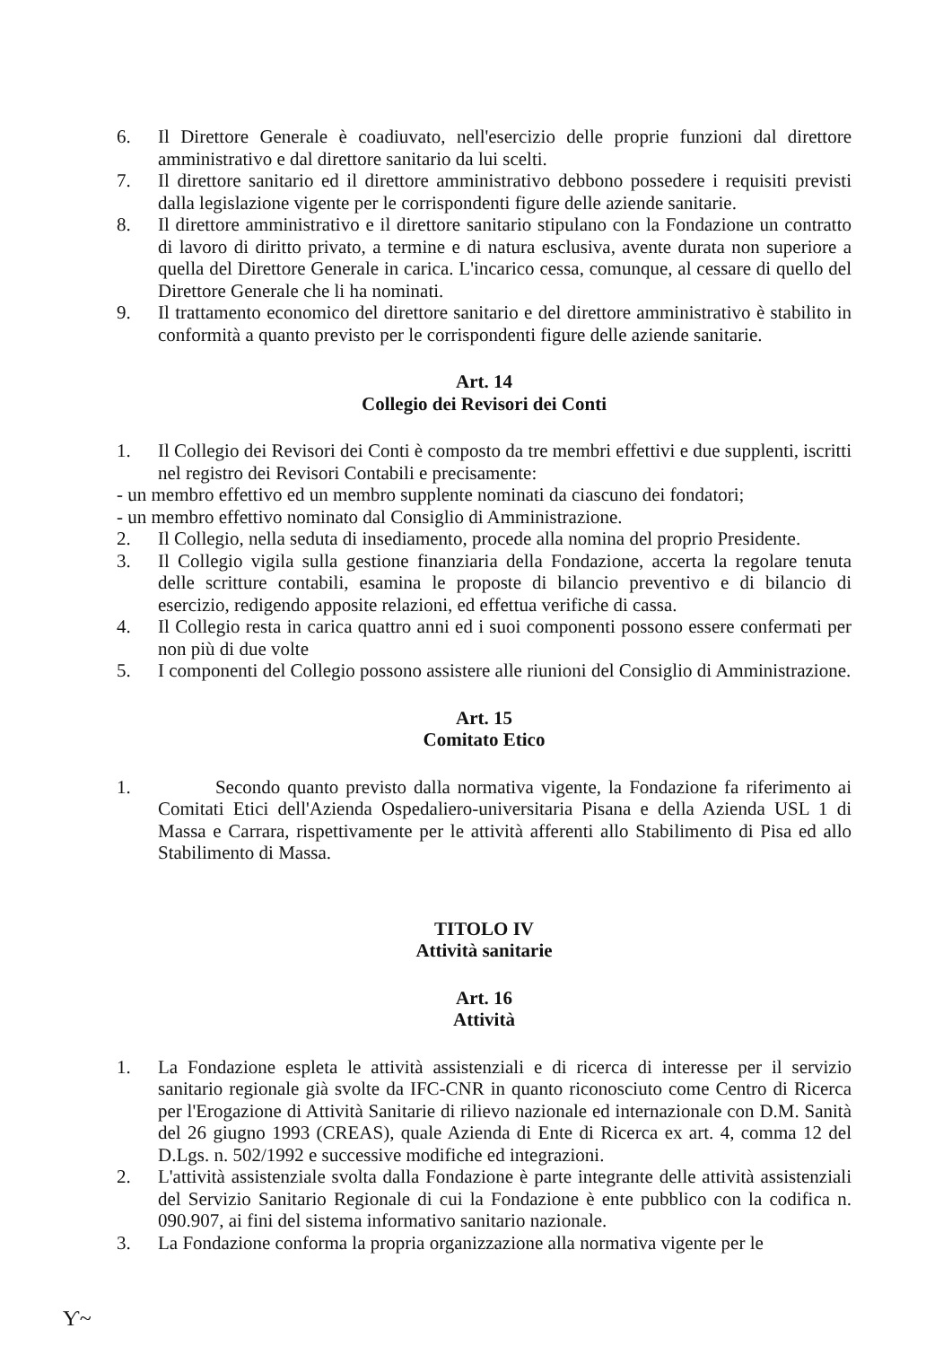6. Il Direttore Generale è coadiuvato, nell'esercizio delle proprie funzioni dal direttore amministrativo e dal direttore sanitario da lui scelti.
7. Il direttore sanitario ed il direttore amministrativo debbono possedere i requisiti previsti dalla legislazione vigente per le corrispondenti figure delle aziende sanitarie.
8. Il direttore amministrativo e il direttore sanitario stipulano con la Fondazione un contratto di lavoro di diritto privato, a termine e di natura esclusiva, avente durata non superiore a quella del Direttore Generale in carica. L'incarico cessa, comunque, al cessare di quello del Direttore Generale che li ha nominati.
9. Il trattamento economico del direttore sanitario e del direttore amministrativo è stabilito in conformità a quanto previsto per le corrispondenti figure delle aziende sanitarie.
Art. 14
Collegio dei Revisori dei Conti
1. Il Collegio dei Revisori dei Conti è composto da tre membri effettivi e due supplenti, iscritti nel registro dei Revisori Contabili e precisamente:
- un membro effettivo ed un membro supplente nominati da ciascuno dei fondatori;
- un membro effettivo nominato dal Consiglio di Amministrazione.
2. Il Collegio, nella seduta di insediamento, procede alla nomina del proprio Presidente.
3. Il Collegio vigila sulla gestione finanziaria della Fondazione, accerta la regolare tenuta delle scritture contabili, esamina le proposte di bilancio preventivo e di bilancio di esercizio, redigendo apposite relazioni, ed effettua verifiche di cassa.
4. Il Collegio resta in carica quattro anni ed i suoi componenti possono essere confermati per non più di due volte
5. I componenti del Collegio possono assistere alle riunioni del Consiglio di Amministrazione.
Art. 15
Comitato Etico
1. Secondo quanto previsto dalla normativa vigente, la Fondazione fa riferimento ai Comitati Etici dell'Azienda Ospedaliero-universitaria Pisana e della Azienda USL 1 di Massa e Carrara, rispettivamente per le attività afferenti allo Stabilimento di Pisa ed allo Stabilimento di Massa.
TITOLO IV
Attività sanitarie
Art. 16
Attività
1. La Fondazione espleta le attività assistenziali e di ricerca di interesse per il servizio sanitario regionale già svolte da IFC-CNR in quanto riconosciuto come Centro di Ricerca per l'Erogazione di Attività Sanitarie di rilievo nazionale ed internazionale con D.M. Sanità del 26 giugno 1993 (CREAS), quale Azienda di Ente di Ricerca ex art. 4, comma 12 del D.Lgs. n. 502/1992 e successive modifiche ed integrazioni.
2. L'attività assistenziale svolta dalla Fondazione è parte integrante delle attività assistenziali del Servizio Sanitario Regionale di cui la Fondazione è ente pubblico con la codifica n. 090.907, ai fini del sistema informativo sanitario nazionale.
3. La Fondazione conforma la propria organizzazione alla normativa vigente per le
Ƴ~